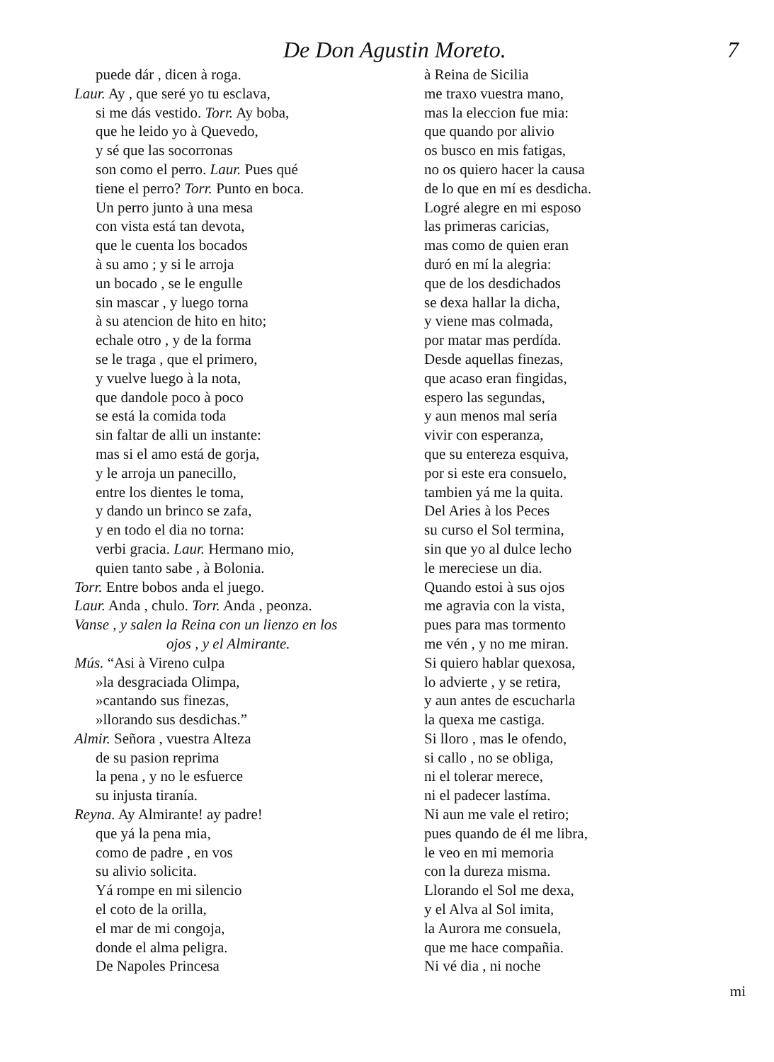De Don Agustin Moreto. 7
puede dár , dicen à roga.
Laur. Ay , que seré yo tu esclava,
si me dás vestido. Torr. Ay boba,
que he leido yo à Quevedo,
y sé que las socorronas
son como el perro. Laur. Pues qué
tiene el perro? Torr. Punto en boca.
Un perro junto à una mesa
con vista está tan devota,
que le cuenta los bocados
à su amo ; y si le arroja
un bocado , se le engulle
sin mascar , y luego torna
à su atencion de hito en hito;
echale otro , y de la forma
se le traga , que el primero,
y vuelve luego à la nota,
que dandole poco à poco
se está la comida toda
sin faltar de alli un instante:
mas si el amo está de gorja,
y le arroja un panecillo,
entre los dientes le toma,
y dando un brinco se zafa,
y en todo el dia no torna:
verbi gracia. Laur. Hermano mio,
quien tanto sabe , à Bolonia.
Torr. Entre bobos anda el juego.
Laur. Anda , chulo. Torr. Anda , peonza.
Vanse , y salen la Reina con un lienzo en los
ojos , y el Almirante.
Mús. “Asi à Vireno culpa
»la desgraciada Olimpa,
»cantando sus finezas,
»llorando sus desdichas.”
Almir. Señora , vuestra Alteza
de su pasion reprima
la pena , y no le esfuerce
su injusta tiranía.
Reyna. Ay Almirante! ay padre!
que yá la pena mia,
como de padre , en vos
su alivio solicita.
Yá rompe en mi silencio
el coto de la orilla,
el mar de mi congoja,
donde el alma peligra.
De Napoles Princesa
à Reina de Sicilia
me traxo vuestra mano,
mas la eleccion fue mia:
que quando por alivio
os busco en mis fatigas,
no os quiero hacer la causa
de lo que en mí es desdicha.
Logré alegre en mi esposo
las primeras caricias,
mas como de quien eran
duró en mí la alegria:
que de los desdichados
se dexa hallar la dicha,
y viene mas colmada,
por matar mas perdída.
Desde aquellas finezas,
que acaso eran fingidas,
espero las segundas,
y aun menos mal sería
vivir con esperanza,
que su entereza esquiva,
por si este era consuelo,
tambien yá me la quita.
Del Aries à los Peces
su curso el Sol termina,
sin que yo al dulce lecho
le mereciese un dia.
Quando estoi à sus ojos
me agravia con la vista,
pues para mas tormento
me vén , y no me miran.
Si quiero hablar quexosa,
lo advierte , y se retira,
y aun antes de escucharla
la quexa me castiga.
Si lloro , mas le ofendo,
si callo , no se obliga,
ni el tolerar merece,
ni el padecer lastíma.
Ni aun me vale el retiro;
pues quando de él me libra,
le veo en mi memoria
con la dureza misma.
Llorando el Sol me dexa,
y el Alva al Sol imita,
la Aurora me consuela,
que me hace compañia.
Ni vé dia , ni noche
mi